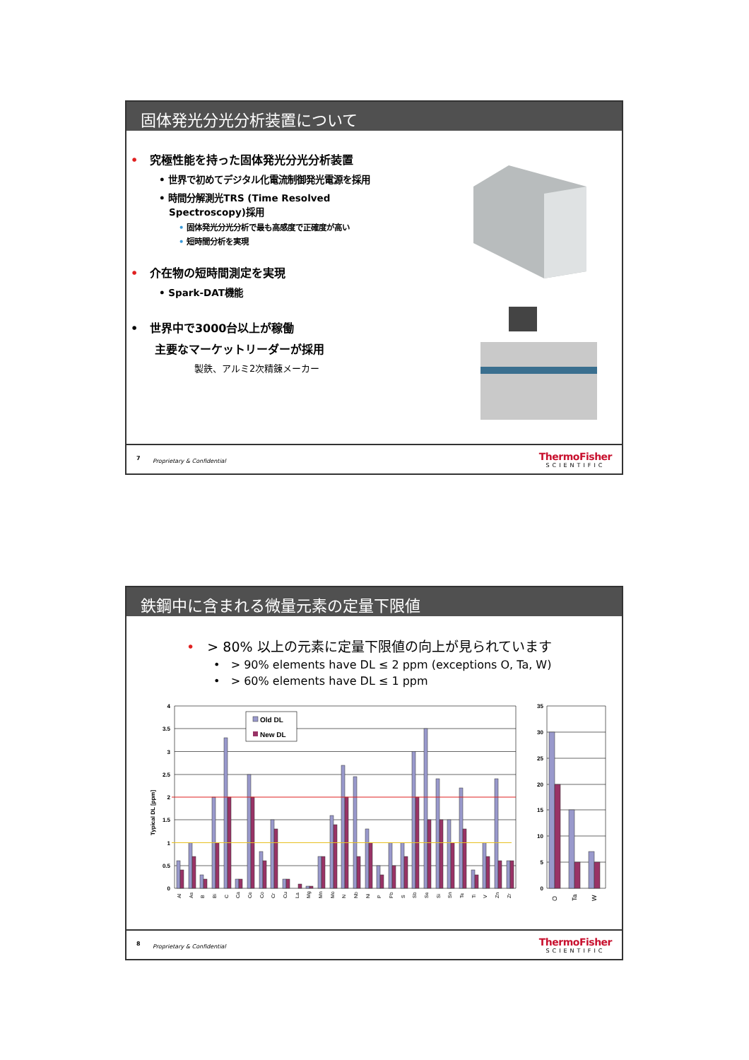固体発光分光分析装置について
• 究極性能を持った固体発光分光分析装置
• 世界で初めてデジタル化電流制御発光電源を採用
• 時間分解測光TRS (Time Resolved
Spectroscopy)採用
• 固体発光分光分析で最も高感度で正確度が高い
• 短時間分析を実現
• 介在物の短時間測定を実現
• Spark-DAT機能
• 世界中で3000台以上が稼働
主要なマーケットリーダーが採用
製鉄、アルミ2次精錬メーカー
7 Proprietary & Confidential
ThermoFisher
SCIENTIFIC
鉄鋼中に含まれる微量元素の定量下限値
• > 80% 以上の元素に定量下限値の向上が見られています
• > 90% elements have DL ≤ 2 ppm (exceptions O, Ta, W)
• > 60% elements have DL ≤ 1 ppm
4
3.5
3
2.5
2
1.5
1
0.5
0
35
30
25
20
15
10
5
0
Typical DL [ppm]
Old DL
New DL
Al
As
B
Bi
C
Ca
Ce
Co
Cr
Cu
La
Mg
Mn
Mo
N
Nb
Ni
P
Pb
S
Sb
Se
Si
Sn
Te
Ti
V
Zn
Zr
O
Ta
W
8 Proprietary & Confidential
ThermoFisher
SCIENTIFIC